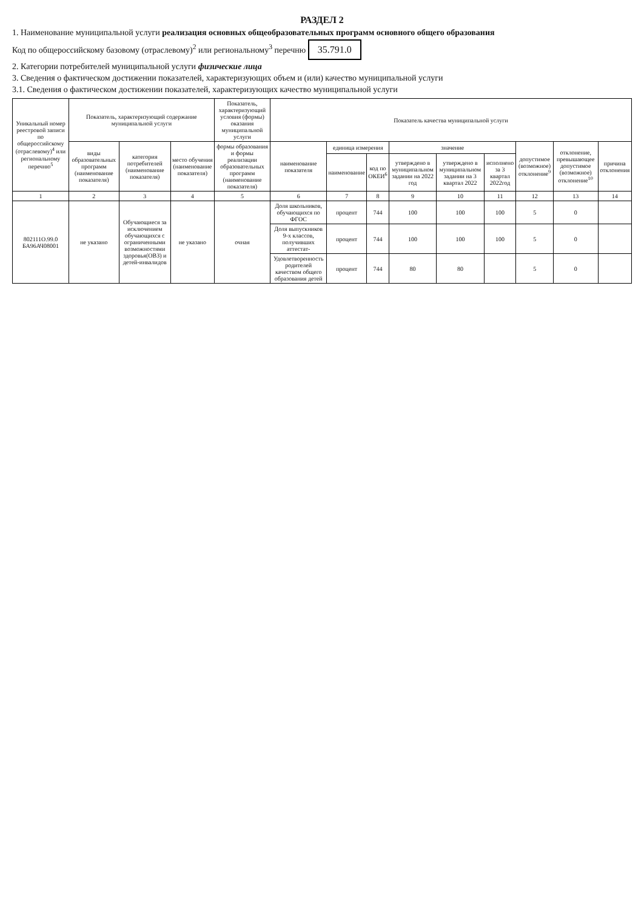РАЗДЕЛ 2
1. Наименование муниципальной услуги реализация основных общеобразовательных программ основного общего образования
Код по общероссийскому базовому (отраслевому)<sup>2</sup> или региональному<sup>3</sup> перечню 35.791.0
2. Категории потребителей муниципальной услуги физические лица
3. Сведения о фактическом достижении показателей, характеризующих объем и (или) качество муниципальной услуги
3.1. Сведения о фактическом достижении показателей, характеризующих качество муниципальной услуги
| Уникальный номер реестровой записи по общероссийскому (отраслевому)<sup>4</sup> или региональному перечню<sup>5</sup> | Показатель, характеризующий содержание муниципальной услуги | | | Показатель, характеризующий условия (формы) оказания муниципальной услуги | Показатель качества муниципальной услуги | | | | | | | | |
| --- | --- | --- | --- | --- | --- | --- | --- | --- | --- | --- | --- | --- | --- |
| | виды образовательных программ (наименование показателя) | категория потребителей (наименование показателя) | место обучения (наименование показателя) | формы образования и формы реализации образовательных программ (наименование показателя) | наименование показателя | единица измерения | | значение | | | допустимое (возможное) отклонение<sup>9</sup> | отклонение, превышающее допустимое (возможное) отклонение<sup>10</sup> | причина отклонения |
| | | | | | | наименование | код по ОКЕИ<sup>6</sup> | утверждено в муниципальном задании на 2022 год | утверждено в муниципальном задании на 3 квартал 2022 | исполнено за 3 квартал 2022год | | | |
| 1 | 2 | 3 | 4 | 5 | 6 | 7 | 8 | 9 | 10 | 11 | 12 | 13 | 14 |
| 802111О.99.0 БА96АЧ08001 | не указано | Обучающиеся за исключением обучающихся с ограниченными возможностями здоровья(ОВЗ) и детей-инвалидов | не указано | очная | Доля школьников, обучающихся по ФГОС | процент | 744 | 100 | 100 | 100 | 5 | 0 | |
| | | | | | Доля выпускников 9-х классов, получивших аттестат- | процент | 744 | 100 | 100 | 100 | 5 | 0 | |
| | | | | | Удовлетворенность родителей качеством общего образования детей | процент | 744 | 80 | 80 | | 5 | 0 | |